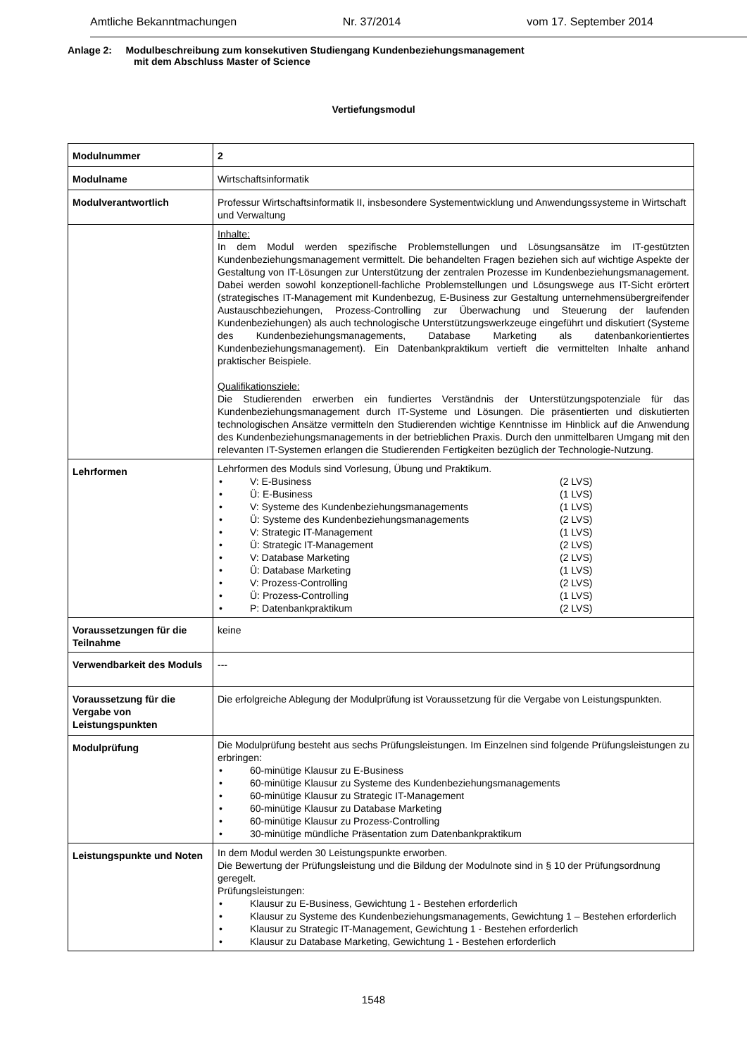Amtliche Bekanntmachungen Nr. 37/2014 vom 17. September 2014
Anlage 2: Modulbeschreibung zum konsekutiven Studiengang Kundenbeziehungsmanagement
mit dem Abschluss Master of Science
Vertiefungsmodul
| Modulnummer | 2 |
| Modulname | Wirtschaftsinformatik |
| Modulverantwortlich | Professur Wirtschaftsinformatik II, insbesondere Systementwicklung und Anwendungssysteme in Wirtschaft und Verwaltung |
| | Inhalte: In dem Modul werden spezifische Problemstellungen und Lösungsansätze im IT-gestützten Kundenbeziehungsmanagement vermittelt. Die behandelten Fragen beziehen sich auf wichtige Aspekte der Gestaltung von IT-Lösungen zur Unterstützung der zentralen Prozesse im Kundenbeziehungsmanagement. Dabei werden sowohl konzeptionell-fachliche Problemstellungen und Lösungswege aus IT-Sicht erörtert (strategisches IT-Management mit Kundenbezug, E-Business zur Gestaltung unternehmensübergreifender Austauschbeziehungen, Prozess-Controlling zur Überwachung und Steuerung der laufenden Kundenbeziehungen) als auch technologische Unterstützungswerkzeuge eingeführt und diskutiert (Systeme des Kundenbeziehungsmanagements, Database Marketing als datenbankorientiertes Kundenbeziehungsmanagement). Ein Datenbankpraktikum vertieft die vermittelten Inhalte anhand praktischer Beispiele. Qualifikationsziele: Die Studierenden erwerben ein fundiertes Verständnis der Unterstützungspotenziale für das Kundenbeziehungsmanagement durch IT-Systeme und Lösungen. Die präsentierten und diskutierten technologischen Ansätze vermitteln den Studierenden wichtige Kenntnisse im Hinblick auf die Anwendung des Kundenbeziehungsmanagements in der betrieblichen Praxis. Durch den unmittelbaren Umgang mit den relevanten IT-Systemen erlangen die Studierenden Fertigkeiten bezüglich der Technologie-Nutzung. |
| Lehrformen | Lehrformen des Moduls sind Vorlesung, Übung und Praktikum. • V: E-Business (2 LVS) • Ü: E-Business (1 LVS) • V: Systeme des Kundenbeziehungsmanagements (1 LVS) • Ü: Systeme des Kundenbeziehungsmanagements (2 LVS) • V: Strategic IT-Management (1 LVS) • Ü: Strategic IT-Management (2 LVS) • V: Database Marketing (2 LVS) • Ü: Database Marketing (1 LVS) • V: Prozess-Controlling (2 LVS) • Ü: Prozess-Controlling (1 LVS) • P: Datenbankpraktikum (2 LVS) |
| Voraussetzungen für die Teilnahme | keine |
| Verwendbarkeit des Moduls | --- |
| Voraussetzung für die Vergabe von Leistungspunkten | Die erfolgreiche Ablegung der Modulprüfung ist Voraussetzung für die Vergabe von Leistungspunkten. |
| Modulprüfung | Die Modulprüfung besteht aus sechs Prüfungsleistungen. Im Einzelnen sind folgende Prüfungsleistungen zu erbringen: • 60-minütige Klausur zu E-Business • 60-minütige Klausur zu Systeme des Kundenbeziehungsmanagements • 60-minütige Klausur zu Strategic IT-Management • 60-minütige Klausur zu Database Marketing • 60-minütige Klausur zu Prozess-Controlling • 30-minütige mündliche Präsentation zum Datenbankpraktikum |
| Leistungspunkte und Noten | In dem Modul werden 30 Leistungspunkte erworben. Die Bewertung der Prüfungsleistung und die Bildung der Modulnote sind in § 10 der Prüfungsordnung geregelt. Prüfungsleistungen: • Klausur zu E-Business, Gewichtung 1 - Bestehen erforderlich • Klausur zu Systeme des Kundenbeziehungsmanagements, Gewichtung 1 – Bestehen erforderlich • Klausur zu Strategic IT-Management, Gewichtung 1 - Bestehen erforderlich • Klausur zu Database Marketing, Gewichtung 1 - Bestehen erforderlich |
1548